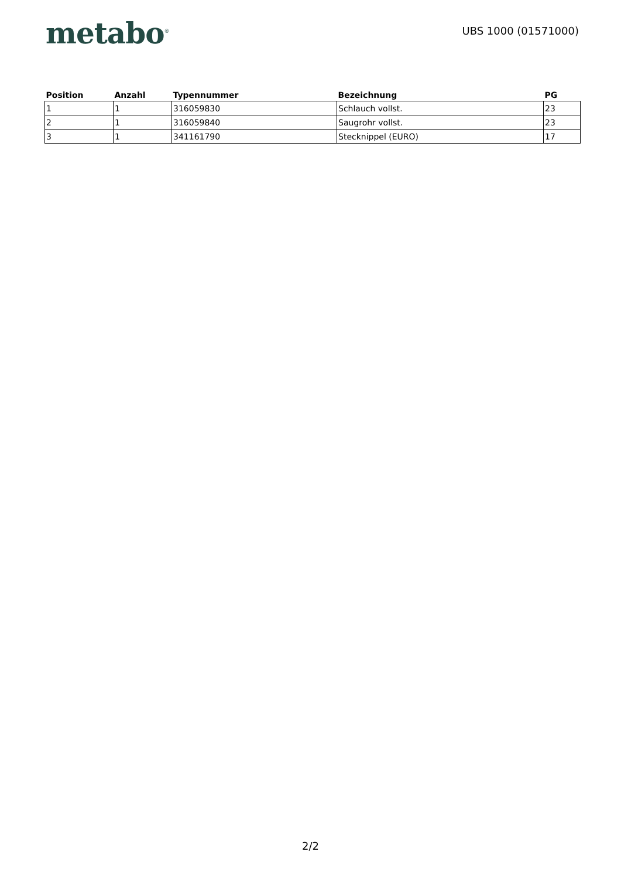metabo<sup>®</sup>
UBS 1000 (01571000)
| Position | Anzahl | Typennummer | Bezeichnung | PG |
| --- | --- | --- | --- | --- |
| 1 | 1 | 316059830 | Schlauch vollst. | 23 |
| 2 | 1 | 316059840 | Saugrohr vollst. | 23 |
| 3 | 1 | 341161790 | Stecknippel (EURO) | 17 |
2/2